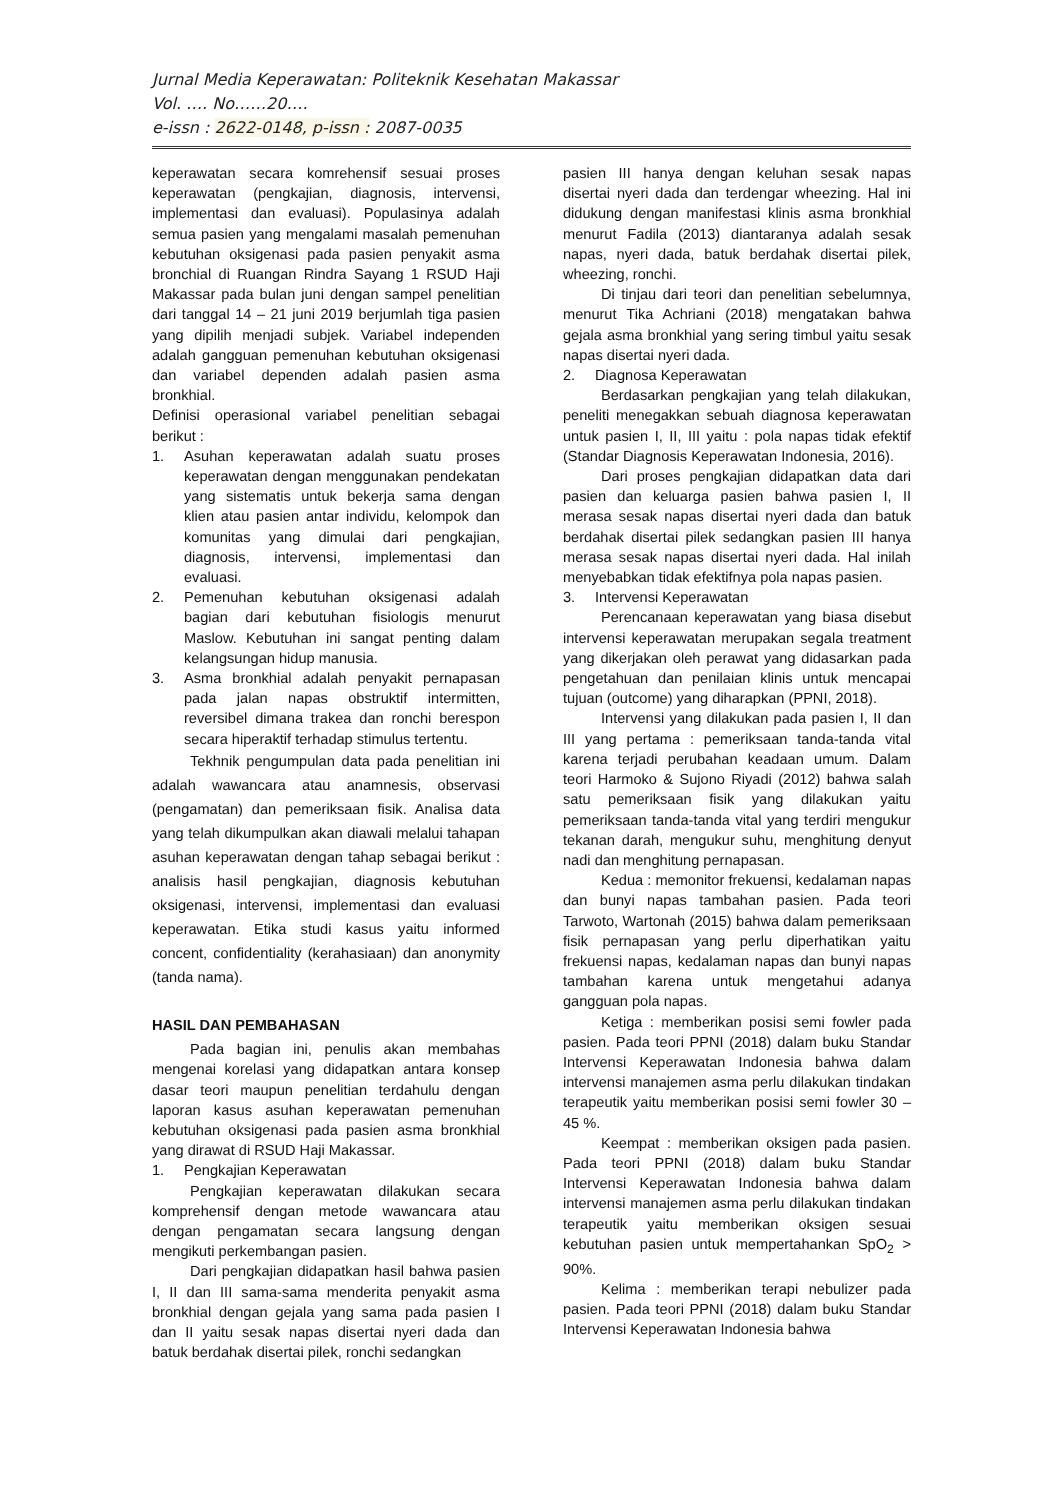Jurnal Media Keperawatan: Politeknik Kesehatan Makassar
Vol. …. No……20….
e-issn : 2622-0148, p-issn : 2087-0035
keperawatan secara komrehensif sesuai proses keperawatan (pengkajian, diagnosis, intervensi, implementasi dan evaluasi). Populasinya adalah semua pasien yang mengalami masalah pemenuhan kebutuhan oksigenasi pada pasien penyakit asma bronchial di Ruangan Rindra Sayang 1 RSUD Haji Makassar pada bulan juni dengan sampel penelitian dari tanggal 14 – 21 juni 2019 berjumlah tiga pasien yang dipilih menjadi subjek. Variabel independen adalah gangguan pemenuhan kebutuhan oksigenasi dan variabel dependen adalah pasien asma bronkhial.
Definisi operasional variabel penelitian sebagai berikut :
1. Asuhan keperawatan adalah suatu proses keperawatan dengan menggunakan pendekatan yang sistematis untuk bekerja sama dengan klien atau pasien antar individu, kelompok dan komunitas yang dimulai dari pengkajian, diagnosis, intervensi, implementasi dan evaluasi.
2. Pemenuhan kebutuhan oksigenasi adalah bagian dari kebutuhan fisiologis menurut Maslow. Kebutuhan ini sangat penting dalam kelangsungan hidup manusia.
3. Asma bronkhial adalah penyakit pernapasan pada jalan napas obstruktif intermitten, reversibel dimana trakea dan ronchi berespon secara hiperaktif terhadap stimulus tertentu.
Tekhnik pengumpulan data pada penelitian ini adalah wawancara atau anamnesis, observasi (pengamatan) dan pemeriksaan fisik. Analisa data yang telah dikumpulkan akan diawali melalui tahapan asuhan keperawatan dengan tahap sebagai berikut : analisis hasil pengkajian, diagnosis kebutuhan oksigenasi, intervensi, implementasi dan evaluasi keperawatan. Etika studi kasus yaitu informed concent, confidentiality (kerahasiaan) dan anonymity (tanda nama).
HASIL DAN PEMBAHASAN
Pada bagian ini, penulis akan membahas mengenai korelasi yang didapatkan antara konsep dasar teori maupun penelitian terdahulu dengan laporan kasus asuhan keperawatan pemenuhan kebutuhan oksigenasi pada pasien asma bronkhial yang dirawat di RSUD Haji Makassar.
1. Pengkajian Keperawatan
Pengkajian keperawatan dilakukan secara komprehensif dengan metode wawancara atau dengan pengamatan secara langsung dengan mengikuti perkembangan pasien.
Dari pengkajian didapatkan hasil bahwa pasien I, II dan III sama-sama menderita penyakit asma bronkhial dengan gejala yang sama pada pasien I dan II yaitu sesak napas disertai nyeri dada dan batuk berdahak disertai pilek, ronchi sedangkan
pasien III hanya dengan keluhan sesak napas disertai nyeri dada dan terdengar wheezing. Hal ini didukung dengan manifestasi klinis asma bronkhial menurut Fadila (2013) diantaranya adalah sesak napas, nyeri dada, batuk berdahak disertai pilek, wheezing, ronchi.
Di tinjau dari teori dan penelitian sebelumnya, menurut Tika Achriani (2018) mengatakan bahwa gejala asma bronkhial yang sering timbul yaitu sesak napas disertai nyeri dada.
2. Diagnosa Keperawatan
Berdasarkan pengkajian yang telah dilakukan, peneliti menegakkan sebuah diagnosa keperawatan untuk pasien I, II, III yaitu : pola napas tidak efektif (Standar Diagnosis Keperawatan Indonesia, 2016).
Dari proses pengkajian didapatkan data dari pasien dan keluarga pasien bahwa pasien I, II merasa sesak napas disertai nyeri dada dan batuk berdahak disertai pilek sedangkan pasien III hanya merasa sesak napas disertai nyeri dada. Hal inilah menyebabkan tidak efektifnya pola napas pasien.
3. Intervensi Keperawatan
Perencanaan keperawatan yang biasa disebut intervensi keperawatan merupakan segala treatment yang dikerjakan oleh perawat yang didasarkan pada pengetahuan dan penilaian klinis untuk mencapai tujuan (outcome) yang diharapkan (PPNI, 2018).
Intervensi yang dilakukan pada pasien I, II dan III yang pertama : pemeriksaan tanda-tanda vital karena terjadi perubahan keadaan umum. Dalam teori Harmoko & Sujono Riyadi (2012) bahwa salah satu pemeriksaan fisik yang dilakukan yaitu pemeriksaan tanda-tanda vital yang terdiri mengukur tekanan darah, mengukur suhu, menghitung denyut nadi dan menghitung pernapasan.
Kedua : memonitor frekuensi, kedalaman napas dan bunyi napas tambahan pasien. Pada teori Tarwoto, Wartonah (2015) bahwa dalam pemeriksaan fisik pernapasan yang perlu diperhatikan yaitu frekuensi napas, kedalaman napas dan bunyi napas tambahan karena untuk mengetahui adanya gangguan pola napas.
Ketiga : memberikan posisi semi fowler pada pasien. Pada teori PPNI (2018) dalam buku Standar Intervensi Keperawatan Indonesia bahwa dalam intervensi manajemen asma perlu dilakukan tindakan terapeutik yaitu memberikan posisi semi fowler 30 – 45 %.
Keempat : memberikan oksigen pada pasien. Pada teori PPNI (2018) dalam buku Standar Intervensi Keperawatan Indonesia bahwa dalam intervensi manajemen asma perlu dilakukan tindakan terapeutik yaitu memberikan oksigen sesuai kebutuhan pasien untuk mempertahankan SpO<sub>2</sub> > 90%.
Kelima : memberikan terapi nebulizer pada pasien. Pada teori PPNI (2018) dalam buku Standar Intervensi Keperawatan Indonesia bahwa